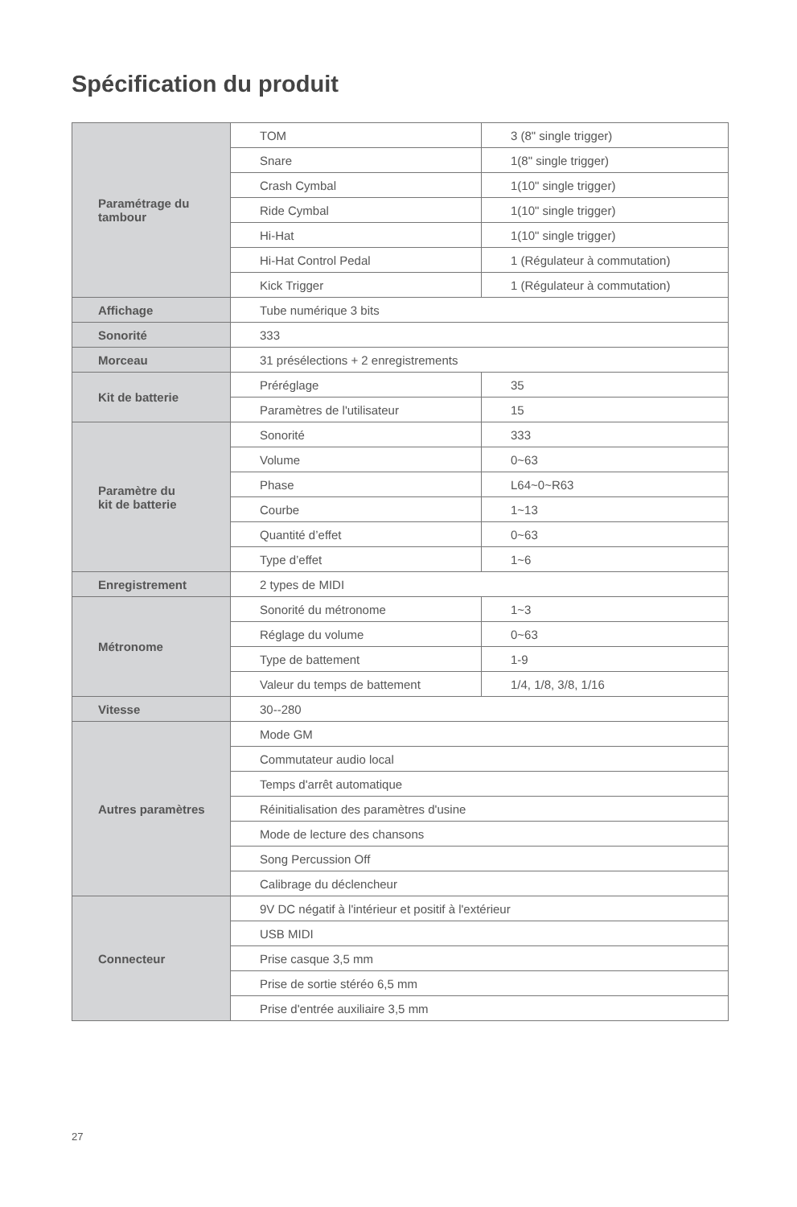Spécification du produit
| Paramétrage du tambour | TOM | 3 (8" single trigger) |
| | Snare | 1(8" single trigger) |
| | Crash Cymbal | 1(10" single trigger) |
| | Ride Cymbal | 1(10" single trigger) |
| | Hi-Hat | 1(10" single trigger) |
| | Hi-Hat Control Pedal | 1 (Régulateur à commutation) |
| | Kick Trigger | 1 (Régulateur à commutation) |
| Affichage | Tube numérique 3 bits | |
| Sonorité | 333 | |
| Morceau | 31 présélections + 2 enregistrements | |
| Kit de batterie | Préréglage | 35 |
| | Paramètres de l'utilisateur | 15 |
| Paramètre du kit de batterie | Sonorité | 333 |
| | Volume | 0~63 |
| | Phase | L64~0~R63 |
| | Courbe | 1~13 |
| | Quantité d’effet | 0~63 |
| | Type d’effet | 1~6 |
| Enregistrement | 2 types de MIDI | |
| Métronome | Sonorité du métronome | 1~3 |
| | Réglage du volume | 0~63 |
| | Type de battement | 1-9 |
| | Valeur du temps de battement | 1/4, 1/8, 3/8, 1/16 |
| Vitesse | 30--280 | |
| Autres paramètres | Mode GM | |
| | Commutateur audio local | |
| | Temps d'arrêt automatique | |
| | Réinitialisation des paramètres d'usine | |
| | Mode de lecture des chansons | |
| | Song Percussion Off | |
| | Calibrage du déclencheur | |
| Connecteur | 9V DC négatif à l'intérieur et positif à l'extérieur | |
| | USB MIDI | |
| | Prise casque 3,5 mm | |
| | Prise de sortie stéréo 6,5 mm | |
| | Prise d'entrée auxiliaire 3,5 mm | |
27